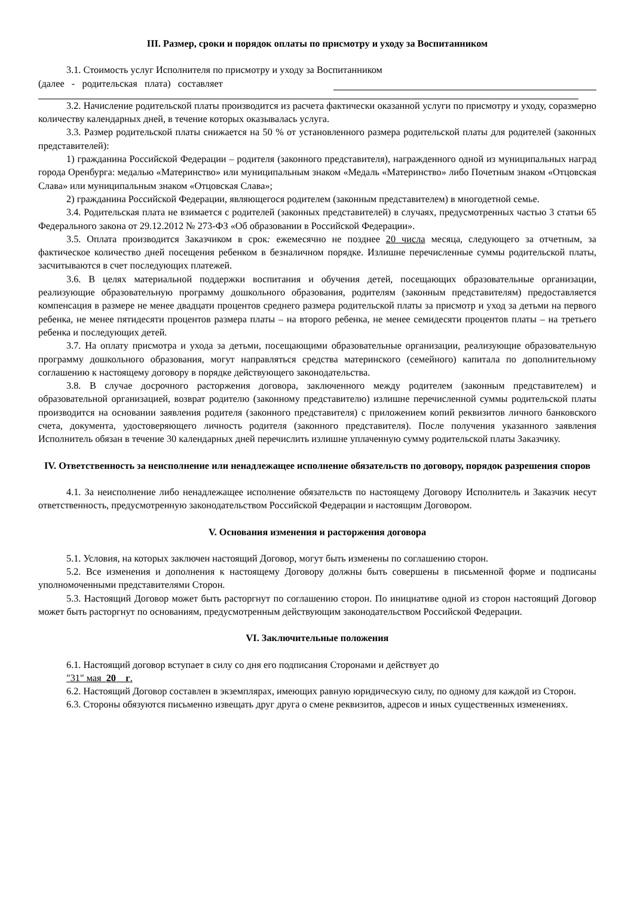III. Размер, сроки и порядок оплаты по присмотру и уходу за Воспитанником
3.1. Стоимость услуг Исполнителя по присмотру и уходу за Воспитанником
(далее - родительская плата) составляет
3.2. Начисление родительской платы производится из расчета фактически оказанной услуги по присмотру и уходу, соразмерно количеству календарных дней, в течение которых оказывалась услуга.
3.3. Размер родительской платы снижается на 50 % от установленного размера родительской платы для родителей (законных представителей):
1) гражданина Российской Федерации – родителя (законного представителя), награжденного одной из муниципальных наград города Оренбурга: медалью «Материнство» или муниципальным знаком «Медаль «Материнство» либо Почетным знаком «Отцовская Слава» или муниципальным знаком «Отцовская Слава»;
2) гражданина Российской Федерации, являющегося родителем (законным представителем) в многодетной семье.
3.4. Родительская плата не взимается с родителей (законных представителей) в случаях, предусмотренных частью 3 статьи 65 Федерального закона от 29.12.2012 № 273-ФЗ «Об образовании в Российской Федерации».
3.5. Оплата производится Заказчиком в срок: ежемесячно не позднее 20 числа месяца, следующего за отчетным, за фактическое количество дней посещения ребенком в безналичном порядке. Излишне перечисленные суммы родительской платы, засчитываются в счет последующих платежей.
3.6. В целях материальной поддержки воспитания и обучения детей, посещающих образовательные организации, реализующие образовательную программу дошкольного образования, родителям (законным представителям) предоставляется компенсация в размере не менее двадцати процентов среднего размера родительской платы за присмотр и уход за детьми на первого ребенка, не менее пятидесяти процентов размера платы – на второго ребенка, не менее семидесяти процентов платы – на третьего ребенка и последующих детей.
3.7. На оплату присмотра и ухода за детьми, посещающими образовательные организации, реализующие образовательную программу дошкольного образования, могут направляться средства материнского (семейного) капитала по дополнительному соглашению к настоящему договору в порядке действующего законодательства.
3.8. В случае досрочного расторжения договора, заключенного между родителем (законным представителем) и образовательной организацией, возврат родителю (законному представителю) излишне перечисленной суммы родительской платы производится на основании заявления родителя (законного представителя) с приложением копий реквизитов личного банковского счета, документа, удостоверяющего личность родителя (законного представителя). После получения указанного заявления Исполнитель обязан в течение 30 календарных дней перечислить излишне уплаченную сумму родительской платы Заказчику.
IV. Ответственность за неисполнение или ненадлежащее исполнение обязательств по договору, порядок разрешения споров
4.1. За неисполнение либо ненадлежащее исполнение обязательств по настоящему Договору Исполнитель и Заказчик несут ответственность, предусмотренную законодательством Российской Федерации и настоящим Договором.
V. Основания изменения и расторжения договора
5.1. Условия, на которых заключен настоящий Договор, могут быть изменены по соглашению сторон.
5.2. Все изменения и дополнения к настоящему Договору должны быть совершены в письменной форме и подписаны уполномоченными представителями Сторон.
5.3. Настоящий Договор может быть расторгнут по соглашению сторон. По инициативе одной из сторон настоящий Договор может быть расторгнут по основаниям, предусмотренным действующим законодательством Российской Федерации.
VI. Заключительные положения
6.1. Настоящий договор вступает в силу со дня его подписания Сторонами и действует до
"31" мая 20 г.
6.2. Настоящий Договор составлен в экземплярах, имеющих равную юридическую силу, по одному для каждой из Сторон.
6.3. Стороны обязуются письменно извещать друг друга о смене реквизитов, адресов и иных существенных изменениях.